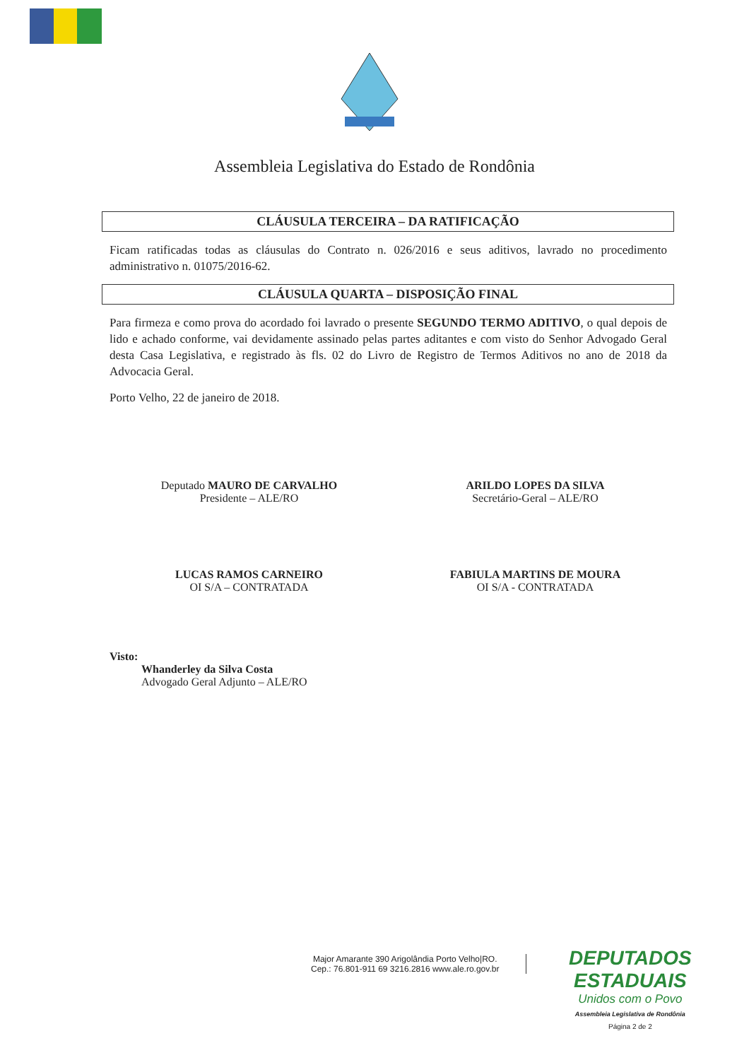Assembleia Legislativa do Estado de Rondônia
CLÁUSULA TERCEIRA – DA RATIFICAÇÃO
Ficam ratificadas todas as cláusulas do Contrato n. 026/2016 e seus aditivos, lavrado no procedimento administrativo n. 01075/2016-62.
CLÁUSULA QUARTA – DISPOSIÇÃO FINAL
Para firmeza e como prova do acordado foi lavrado o presente SEGUNDO TERMO ADITIVO, o qual depois de lido e achado conforme, vai devidamente assinado pelas partes aditantes e com visto do Senhor Advogado Geral desta Casa Legislativa, e registrado às fls. 02 do Livro de Registro de Termos Aditivos no ano de 2018 da Advocacia Geral.
Porto Velho, 22 de janeiro de 2018.
Deputado MAURO DE CARVALHO
Presidente – ALE/RO
ARILDO LOPES DA SILVA
Secretário-Geral – ALE/RO
LUCAS RAMOS CARNEIRO
OI S/A – CONTRATADA
FABIULA MARTINS DE MOURA
OI S/A - CONTRATADA
Visto:
Whanderley da Silva Costa
Advogado Geral Adjunto – ALE/RO
Major Amarante 390 Arigolândia Porto Velho|RO.
Cep.: 76.801-911 69 3216.2816 www.ale.ro.gov.br
DEPUTADOS
ESTADUAIS
Unidos com o Povo
Assembleia Legislativa de Rondônia
Página 2 de 2